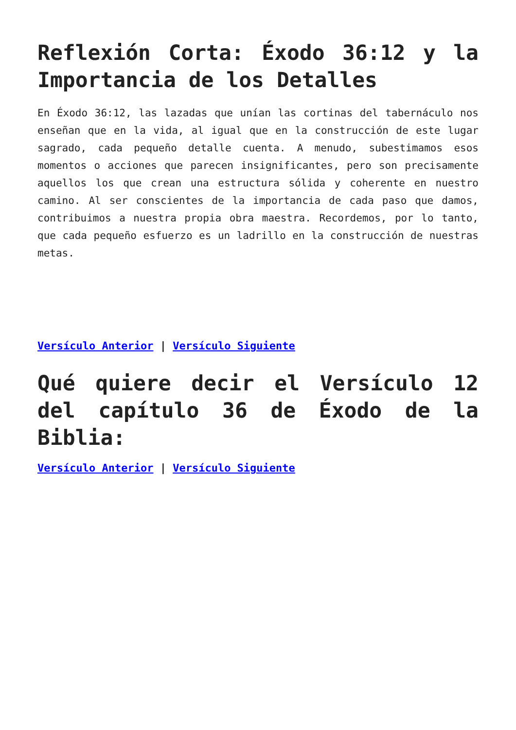Reflexión Corta: Éxodo 36:12 y la Importancia de los Detalles
En Éxodo 36:12, las lazadas que unían las cortinas del tabernáculo nos enseñan que en la vida, al igual que en la construcción de este lugar sagrado, cada pequeño detalle cuenta. A menudo, subestimamos esos momentos o acciones que parecen insignificantes, pero son precisamente aquellos los que crean una estructura sólida y coherente en nuestro camino. Al ser conscientes de la importancia de cada paso que damos, contribuimos a nuestra propia obra maestra. Recordemos, por lo tanto, que cada pequeño esfuerzo es un ladrillo en la construcción de nuestras metas.
Versículo Anterior | Versículo Siguiente
Qué quiere decir el Versículo 12 del capítulo 36 de Éxodo de la Biblia:
Versículo Anterior | Versículo Siguiente